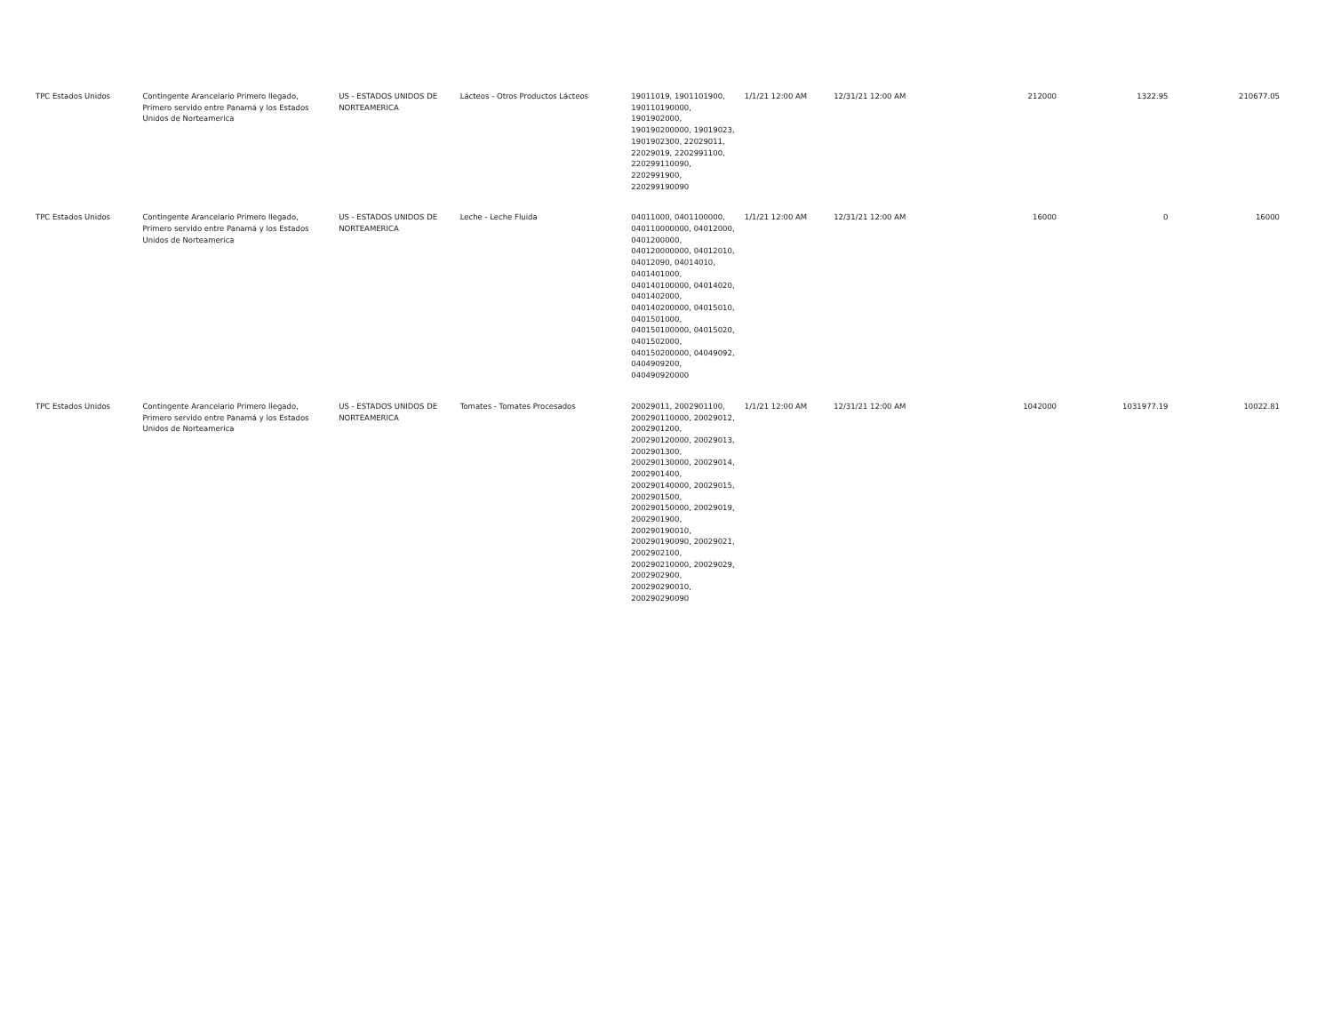| TPC Estados Unidos | Contingente Arancelario Primero llegado, Primero servido entre Panamá y los Estados Unidos de Norteamerica | US - ESTADOS UNIDOS DE NORTEAMERICA | Lácteos - Otros Productos Lácteos | 19011019, 1901101900, 190110190000, 1901902000, 190190200000, 19019023, 1901902300, 22029011, 22029019, 2202991100, 220299110090, 2202991900, 220299190090 | 1/1/21 12:00 AM | 12/31/21 12:00 AM | 212000 | 1322.95 | 210677.05 |
| TPC Estados Unidos | Contingente Arancelario Primero llegado, Primero servido entre Panamá y los Estados Unidos de Norteamerica | US - ESTADOS UNIDOS DE NORTEAMERICA | Leche - Leche Fluida | 04011000, 0401100000, 040110000000, 04012000, 0401200000, 040120000000, 04012010, 04012090, 04014010, 0401401000, 040140100000, 04014020, 0401402000, 040140200000, 04015010, 0401501000, 040150100000, 04015020, 0401502000, 040150200000, 04049092, 0404909200, 040490920000 | 1/1/21 12:00 AM | 12/31/21 12:00 AM | 16000 | 0 | 16000 |
| TPC Estados Unidos | Contingente Arancelario Primero llegado, Primero servido entre Panamá y los Estados Unidos de Norteamerica | US - ESTADOS UNIDOS DE NORTEAMERICA | Tomates - Tomates Procesados | 20029011, 2002901100, 200290110000, 20029012, 2002901200, 200290120000, 20029013, 2002901300, 200290130000, 20029014, 2002901400, 200290140000, 20029015, 2002901500, 200290150000, 20029019, 2002901900, 200290190010, 200290190090, 20029021, 2002902100, 200290210000, 20029029, 2002902900, 200290290010, 200290290090 | 1/1/21 12:00 AM | 12/31/21 12:00 AM | 1042000 | 1031977.19 | 10022.81 |